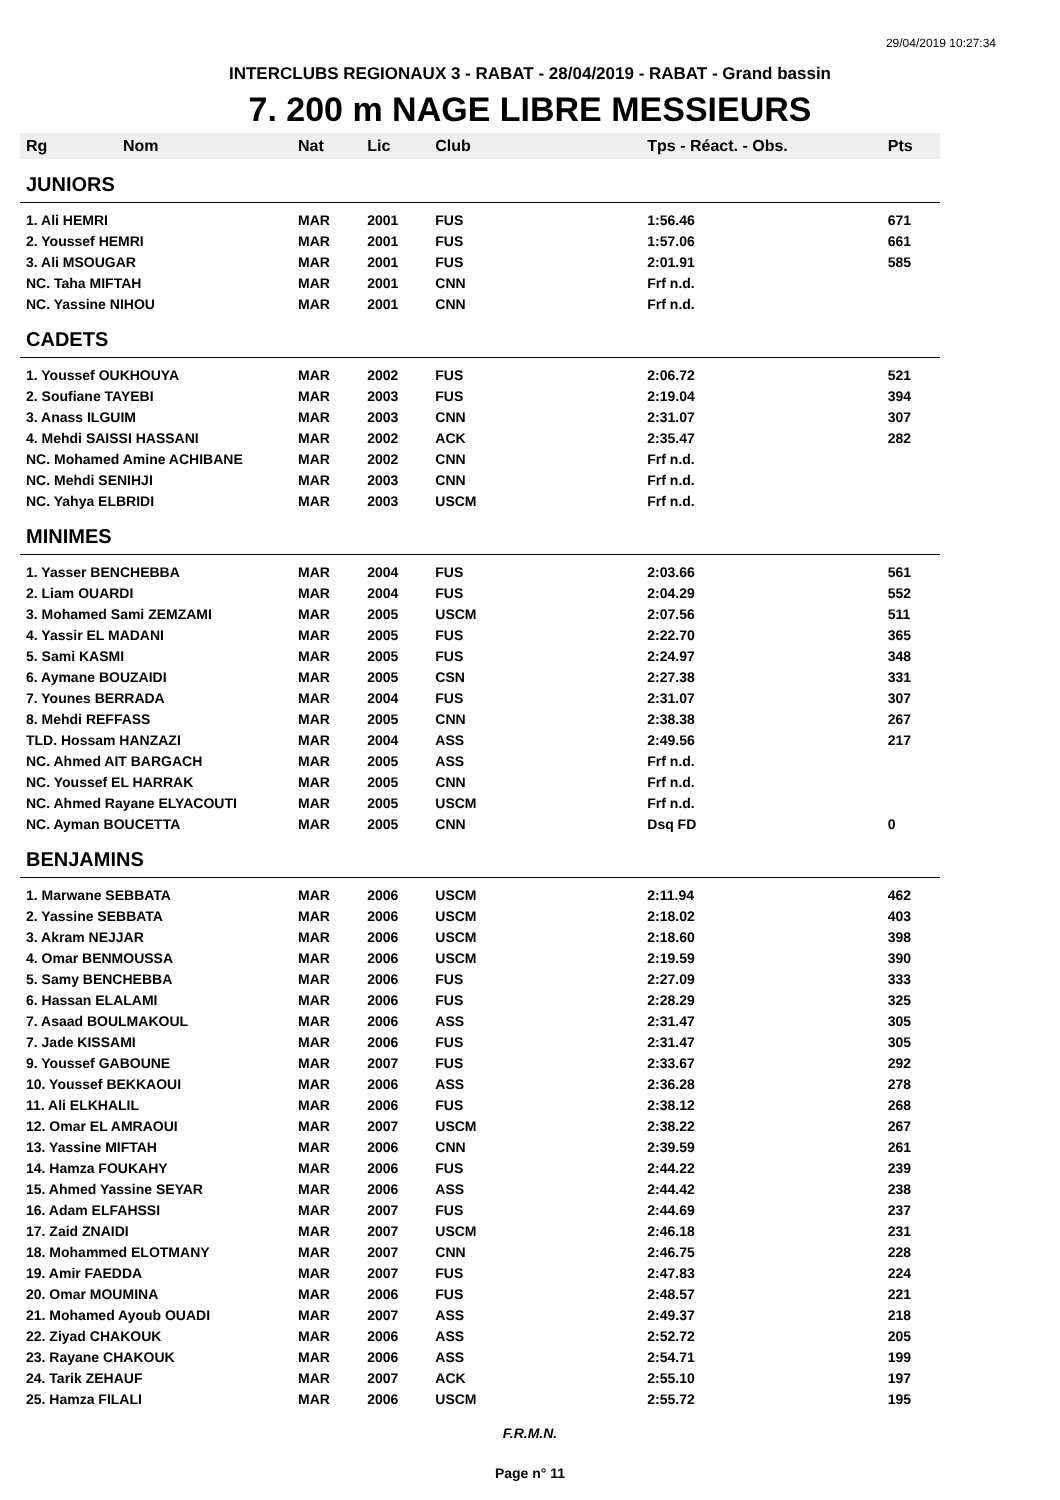29/04/2019 10:27:34
INTERCLUBS REGIONAUX 3 - RABAT - 28/04/2019 - RABAT - Grand bassin
7. 200 m NAGE LIBRE MESSIEURS
| Rg Nom | Nat | Lic | Club | Tps - Réact. - Obs. | Pts |
| --- | --- | --- | --- | --- | --- |
| JUNIORS | | | | | |
| 1. Ali HEMRI | MAR | 2001 | FUS | 1:56.46 | 671 |
| 2. Youssef HEMRI | MAR | 2001 | FUS | 1:57.06 | 661 |
| 3. Ali MSOUGAR | MAR | 2001 | FUS | 2:01.91 | 585 |
| NC. Taha MIFTAH | MAR | 2001 | CNN | Frf n.d. | |
| NC. Yassine NIHOU | MAR | 2001 | CNN | Frf n.d. | |
| CADETS | | | | | |
| 1. Youssef OUKHOUYA | MAR | 2002 | FUS | 2:06.72 | 521 |
| 2. Soufiane TAYEBI | MAR | 2003 | FUS | 2:19.04 | 394 |
| 3. Anass ILGUIM | MAR | 2003 | CNN | 2:31.07 | 307 |
| 4. Mehdi SAISSI HASSANI | MAR | 2002 | ACK | 2:35.47 | 282 |
| NC. Mohamed Amine ACHIBANE | MAR | 2002 | CNN | Frf n.d. | |
| NC. Mehdi SENIHJI | MAR | 2003 | CNN | Frf n.d. | |
| NC. Yahya ELBRIDI | MAR | 2003 | USCM | Frf n.d. | |
| MINIMES | | | | | |
| 1. Yasser BENCHEBBA | MAR | 2004 | FUS | 2:03.66 | 561 |
| 2. Liam OUARDI | MAR | 2004 | FUS | 2:04.29 | 552 |
| 3. Mohamed Sami ZEMZAMI | MAR | 2005 | USCM | 2:07.56 | 511 |
| 4. Yassir EL MADANI | MAR | 2005 | FUS | 2:22.70 | 365 |
| 5. Sami KASMI | MAR | 2005 | FUS | 2:24.97 | 348 |
| 6. Aymane BOUZAIDI | MAR | 2005 | CSN | 2:27.38 | 331 |
| 7. Younes BERRADA | MAR | 2004 | FUS | 2:31.07 | 307 |
| 8. Mehdi REFFASS | MAR | 2005 | CNN | 2:38.38 | 267 |
| TLD. Hossam HANZAZI | MAR | 2004 | ASS | 2:49.56 | 217 |
| NC. Ahmed AIT BARGACH | MAR | 2005 | ASS | Frf n.d. | |
| NC. Youssef EL HARRAK | MAR | 2005 | CNN | Frf n.d. | |
| NC. Ahmed Rayane ELYACOUTI | MAR | 2005 | USCM | Frf n.d. | |
| NC. Ayman BOUCETTA | MAR | 2005 | CNN | Dsq FD | 0 |
| BENJAMINS | | | | | |
| 1. Marwane SEBBATA | MAR | 2006 | USCM | 2:11.94 | 462 |
| 2. Yassine SEBBATA | MAR | 2006 | USCM | 2:18.02 | 403 |
| 3. Akram NEJJAR | MAR | 2006 | USCM | 2:18.60 | 398 |
| 4. Omar BENMOUSSA | MAR | 2006 | USCM | 2:19.59 | 390 |
| 5. Samy BENCHEBBA | MAR | 2006 | FUS | 2:27.09 | 333 |
| 6. Hassan ELALAMI | MAR | 2006 | FUS | 2:28.29 | 325 |
| 7. Asaad BOULMAKOUL | MAR | 2006 | ASS | 2:31.47 | 305 |
| 7. Jade KISSAMI | MAR | 2006 | FUS | 2:31.47 | 305 |
| 9. Youssef GABOUNE | MAR | 2007 | FUS | 2:33.67 | 292 |
| 10. Youssef BEKKAOUI | MAR | 2006 | ASS | 2:36.28 | 278 |
| 11. Ali ELKHALIL | MAR | 2006 | FUS | 2:38.12 | 268 |
| 12. Omar EL AMRAOUI | MAR | 2007 | USCM | 2:38.22 | 267 |
| 13. Yassine MIFTAH | MAR | 2006 | CNN | 2:39.59 | 261 |
| 14. Hamza FOUKAHY | MAR | 2006 | FUS | 2:44.22 | 239 |
| 15. Ahmed Yassine SEYAR | MAR | 2006 | ASS | 2:44.42 | 238 |
| 16. Adam ELFAHSSI | MAR | 2007 | FUS | 2:44.69 | 237 |
| 17. Zaid ZNAIDI | MAR | 2007 | USCM | 2:46.18 | 231 |
| 18. Mohammed ELOTMANY | MAR | 2007 | CNN | 2:46.75 | 228 |
| 19. Amir FAEDDA | MAR | 2007 | FUS | 2:47.83 | 224 |
| 20. Omar MOUMINA | MAR | 2006 | FUS | 2:48.57 | 221 |
| 21. Mohamed Ayoub OUADI | MAR | 2007 | ASS | 2:49.37 | 218 |
| 22. Ziyad CHAKOUK | MAR | 2006 | ASS | 2:52.72 | 205 |
| 23. Rayane CHAKOUK | MAR | 2006 | ASS | 2:54.71 | 199 |
| 24. Tarik ZEHAUF | MAR | 2007 | ACK | 2:55.10 | 197 |
| 25. Hamza FILALI | MAR | 2006 | USCM | 2:55.72 | 195 |
F.R.M.N.
Page n° 11